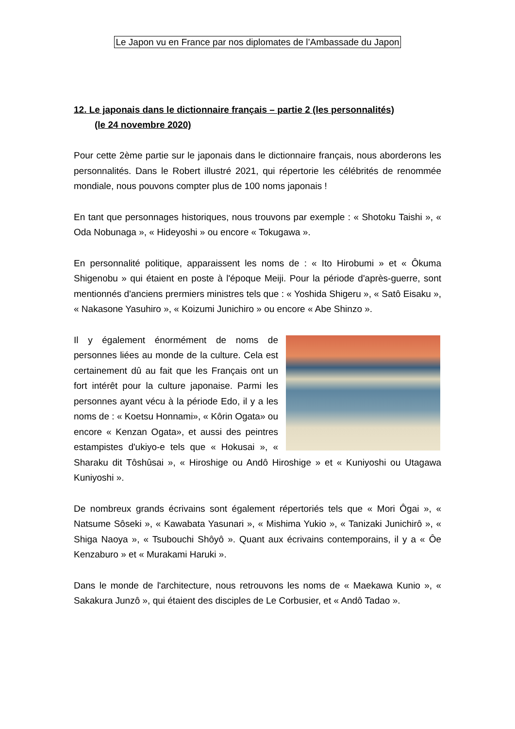Le Japon vu en France par nos diplomates de l’Ambassade du Japon
12. Le japonais dans le dictionnaire français – partie 2 (les personnalités)
(le 24 novembre 2020)
Pour cette 2ème partie sur le japonais dans le dictionnaire français, nous aborderons les personnalités. Dans le Robert illustré 2021, qui répertorie les célébrités de renommée mondiale, nous pouvons compter plus de 100 noms japonais !
En tant que personnages historiques, nous trouvons par exemple : « Shotoku Taishi », « Oda Nobunaga », « Hideyoshi » ou encore « Tokugawa ».
En personnalité politique, apparaissent les noms de : « Ito Hirobumi » et « Ôkuma Shigenobu » qui étaient en poste à l'époque Meiji. Pour la période d'après-guerre, sont mentionnés d'anciens prermiers ministres tels que : « Yoshida Shigeru », « Satô Eisaku », « Nakasone Yasuhiro », « Koizumi Junichiro » ou encore « Abe Shinzo ».
Il y également énormément de noms de personnes liées au monde de la culture. Cela est certainement dû au fait que les Français ont un fort intérêt pour la culture japonaise. Parmi les personnes ayant vécu à la période Edo, il y a les noms de : « Koetsu Honnami», « Kôrin Ogata» ou encore « Kenzan Ogata», et aussi des peintres estampistes d'ukiyo-e tels que « Hokusai », « Sharaku dit Tôshûsai », « Hiroshige ou Andô Hiroshige » et « Kuniyoshi ou Utagawa Kuniyoshi ».
De nombreux grands écrivains sont également répertoriés tels que « Mori Ôgai », « Natsume Sôseki », « Kawabata Yasunari », « Mishima Yukio », « Tanizaki Junichirô », « Shiga Naoya », « Tsubouchi Shôyô ». Quant aux écrivains contemporains, il y a « Ôe Kenzaburo » et « Murakami Haruki ».
Dans le monde de l'architecture, nous retrouvons les noms de « Maekawa Kunio », « Sakakura Junzô », qui étaient des disciples de Le Corbusier, et « Andô Tadao ».